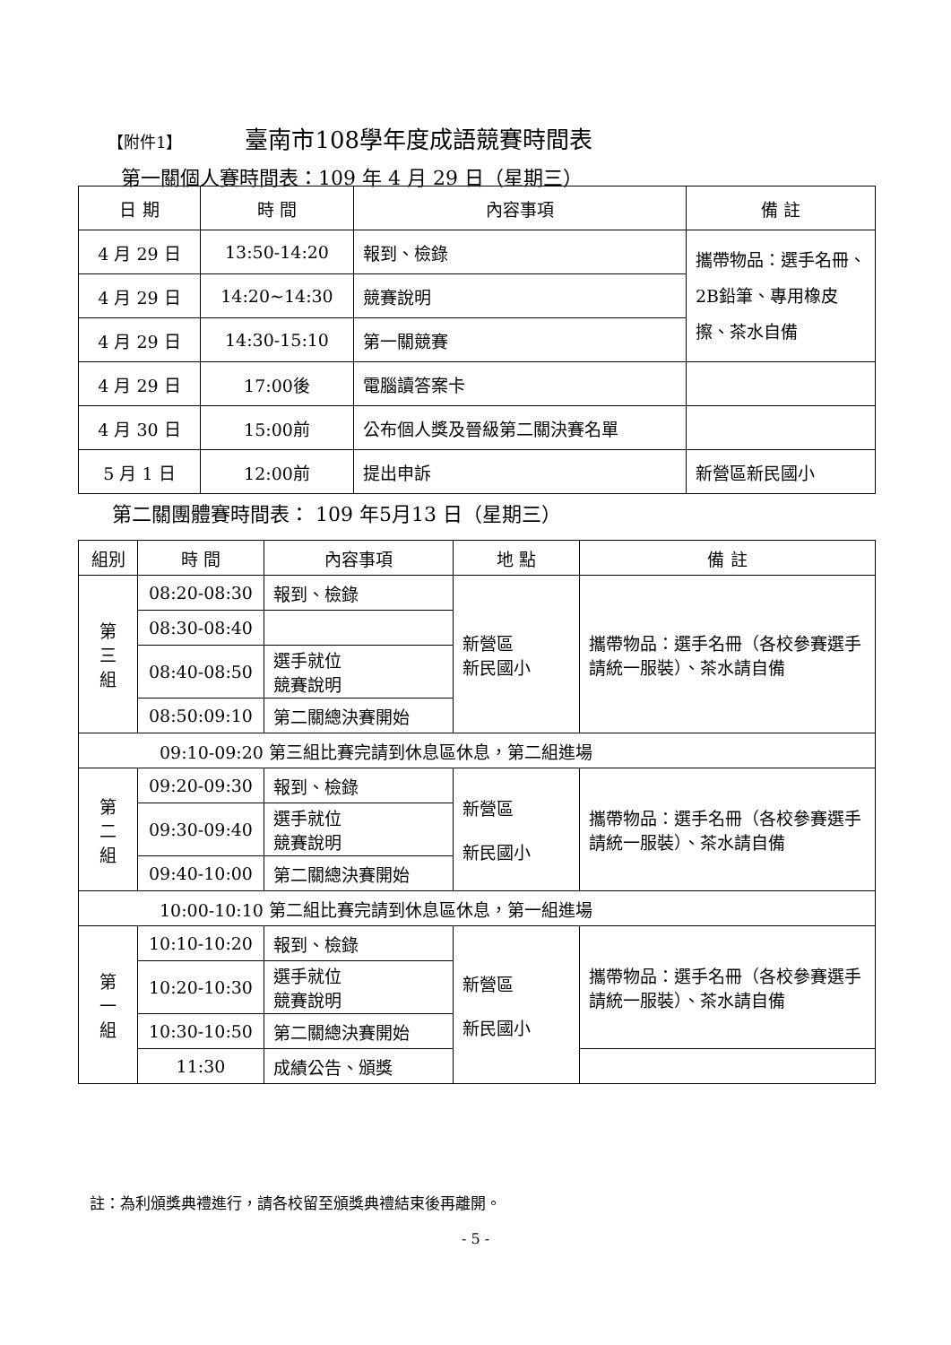【附件1】 臺南市108學年度成語競賽時間表
第一關個人賽時間表：109 年 4 月 29 日（星期三）
| 日 期 | 時 間 | 內容事項 | 備 註 |
| --- | --- | --- | --- |
| 4 月 29 日 | 13:50-14:20 | 報到、檢錄 | 攜帶物品：選手名冊、2B鉛筆、專用橡皮擦、茶水自備 |
| 4 月 29 日 | 14:20~14:30 | 競賽說明 | |
| 4 月 29 日 | 14:30-15:10 | 第一關競賽 | |
| 4 月 29 日 | 17:00後 | 電腦讀答案卡 | |
| 4 月 30 日 | 15:00前 | 公布個人獎及晉級第二關決賽名單 | |
| 5 月 1 日 | 12:00前 | 提出申訴 | 新營區新民國小 |
第二關團體賽時間表： 109 年5月13 日（星期三）
| 組別 | 時 間 | 內容事項 | 地 點 | 備 註 |
| --- | --- | --- | --- | --- |
| 第 三 組 | 08:20-08:30 | 報到、檢錄 | 新營區 新民國小 | 攜帶物品：選手名冊（各校參賽選手請統一服裝）、茶水請自備 |
| | 08:30-08:40 | | | |
| | 08:40-08:50 | 選手就位 競賽說明 | | |
| | 08:50:09:10 | 第二關總決賽開始 | | |
| 09:10-09:20 第三組比賽完請到休息區休息，第二組進場 | | | | |
| 第 二 組 | 09:20-09:30 | 報到、檢錄 | 新營區 新民國小 | 攜帶物品：選手名冊（各校參賽選手請統一服裝）、茶水請自備 |
| | 09:30-09:40 | 選手就位 競賽說明 | | |
| | 09:40-10:00 | 第二關總決賽開始 | | |
| 10:00-10:10 第二組比賽完請到休息區休息，第一組進場 | | | | |
| 第 一 組 | 10:10-10:20 | 報到、檢錄 | 新營區 新民國小 | 攜帶物品：選手名冊（各校參賽選手請統一服裝）、茶水請自備 |
| | 10:20-10:30 | 選手就位 競賽說明 | | |
| | 10:30-10:50 | 第二關總決賽開始 | | |
| | 11:30 | 成績公告、頒獎 | | |
註：為利頒獎典禮進行，請各校留至頒獎典禮結束後再離開。
- 5 -